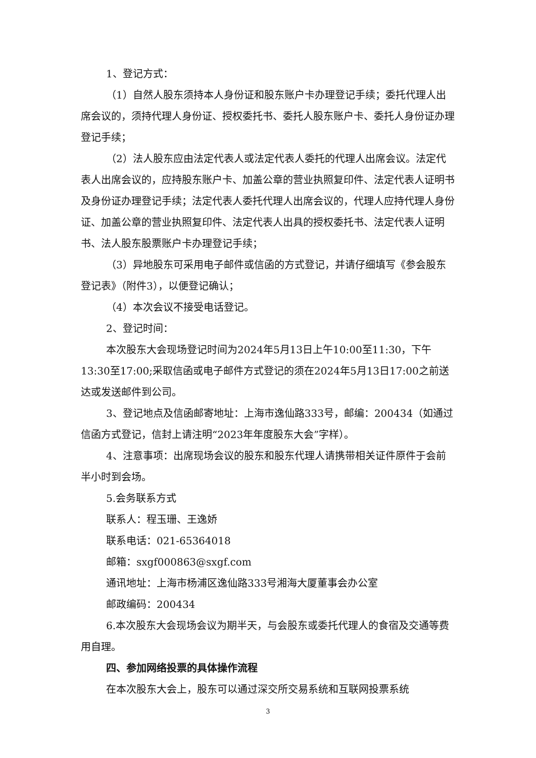1、登记方式：
（1）自然人股东须持本人身份证和股东账户卡办理登记手续；委托代理人出席会议的，须持代理人身份证、授权委托书、委托人股东账户卡、委托人身份证办理登记手续；
（2）法人股东应由法定代表人或法定代表人委托的代理人出席会议。法定代表人出席会议的，应持股东账户卡、加盖公章的营业执照复印件、法定代表人证明书及身份证办理登记手续；法定代表人委托代理人出席会议的，代理人应持代理人身份证、加盖公章的营业执照复印件、法定代表人出具的授权委托书、法定代表人证明书、法人股东股票账户卡办理登记手续；
（3）异地股东可采用电子邮件或信函的方式登记，并请仔细填写《参会股东登记表》（附件3），以便登记确认；
（4）本次会议不接受电话登记。
2、登记时间：
本次股东大会现场登记时间为2024年5月13日上午10:00至11:30，下午13:30至17:00;采取信函或电子邮件方式登记的须在2024年5月13日17:00之前送达或发送邮件到公司。
3、登记地点及信函邮寄地址：上海市逸仙路333号，邮编：200434（如通过信函方式登记，信封上请注明“2023年年度股东大会”字样）。
4、注意事项：出席现场会议的股东和股东代理人请携带相关证件原件于会前半小时到会场。
5.会务联系方式
联系人：程玉珊、王逸娇
联系电话：021-65364018
邮箱：sxgf000863@sxgf.com
通讯地址：上海市杨浦区逸仙路333号湘海大厦董事会办公室
邮政编码：200434
6.本次股东大会现场会议为期半天，与会股东或委托代理人的食宿及交通等费用自理。
四、参加网络投票的具体操作流程
在本次股东大会上，股东可以通过深交所交易系统和互联网投票系统
3